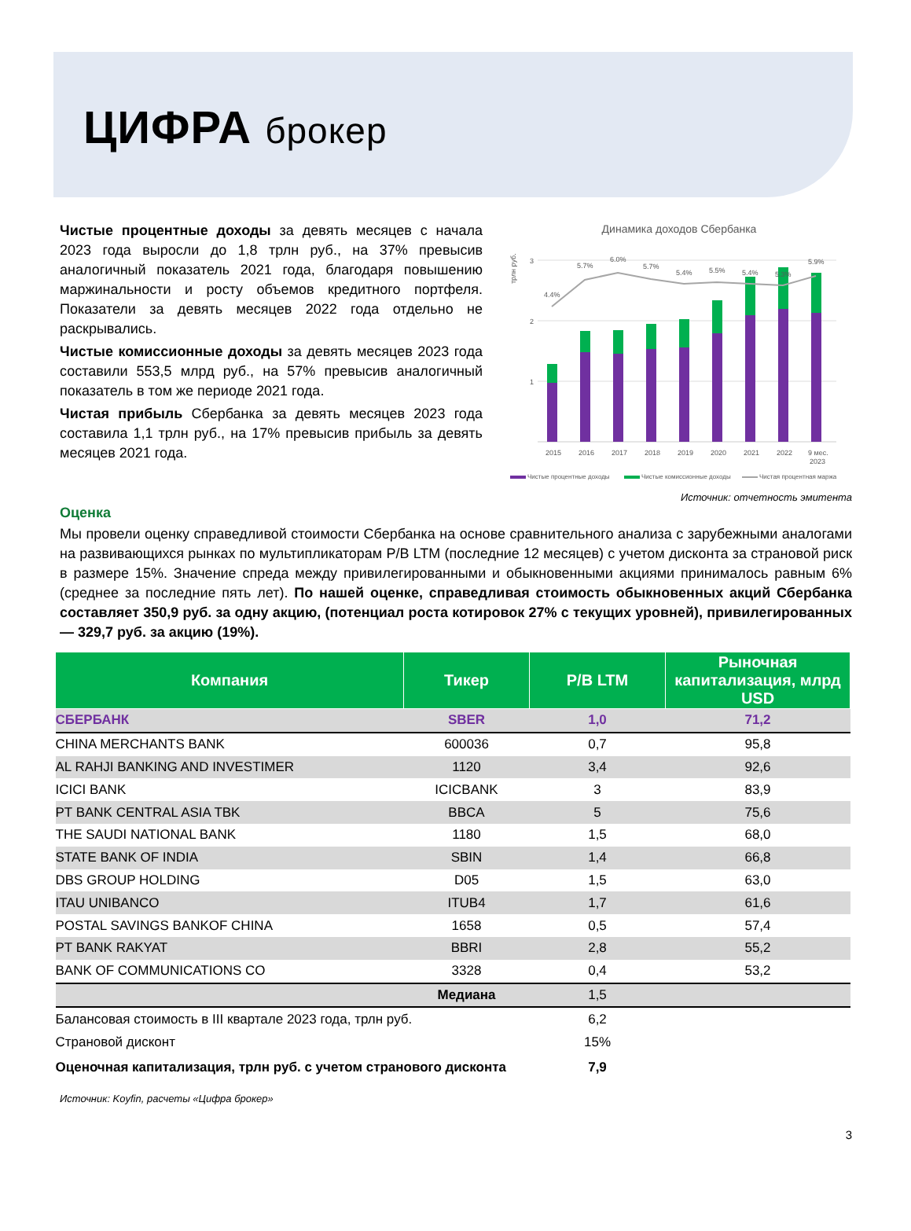ЦИФРА брокер
Чистые процентные доходы за девять месяцев с начала 2023 года выросли до 1,8 трлн руб., на 37% превысив аналогичный показатель 2021 года, благодаря повышению маржинальности и росту объемов кредитного портфеля. Показатели за девять месяцев 2022 года отдельно не раскрывались.
Чистые комиссионные доходы за девять месяцев 2023 года составили 553,5 млрд руб., на 57% превысив аналогичный показатель в том же периоде 2021 года.
Чистая прибыль Сбербанка за девять месяцев 2023 года составила 1,1 трлн руб., на 17% превысив прибыль за девять месяцев 2021 года.
Динамика доходов Сбербанка
трлн руб.
3
2
1
4.4%
5.7%
6.0%
5.7%
5.4%
5.5%
5.4%
5.3%
5.9%
2015
2016
2017
2018
2019
2020
2021
2022
9 мес.
2023
Чистые процентные доходы
Чистые комиссионные доходы
Чистая процентная маржа
Источник: отчетность эмитента
Оценка
Мы провели оценку справедливой стоимости Сбербанка на основе сравнительного анализа с зарубежными аналогами на развивающихся рынках по мультипликаторам P/B LTM (последние 12 месяцев) с учетом дисконта за страновой риск в размере 15%. Значение спреда между привилегированными и обыкновенными акциями принималось равным 6% (среднее за последние пять лет). По нашей оценке, справедливая стоимость обыкновенных акций Сбербанка составляет 350,9 руб. за одну акцию, (потенциал роста котировок 27% с текущих уровней), привилегированных — 329,7 руб. за акцию (19%).
| Компания | Тикер | P/B LTM | Рыночная капитализация, млрд USD |
| --- | --- | --- | --- |
| СБЕРБАНК | SBER | 1,0 | 71,2 |
| CHINA MERCHANTS BANK | 600036 | 0,7 | 95,8 |
| AL RAHJI BANKING AND INVESTIMER | 1120 | 3,4 | 92,6 |
| ICICI BANK | ICICBANK | 3 | 83,9 |
| PT BANK CENTRAL ASIA TBK | BBCA | 5 | 75,6 |
| THE SAUDI NATIONAL BANK | 1180 | 1,5 | 68,0 |
| STATE BANK OF INDIA | SBIN | 1,4 | 66,8 |
| DBS GROUP HOLDING | D05 | 1,5 | 63,0 |
| ITAU UNIBANCO | ITUB4 | 1,7 | 61,6 |
| POSTAL SAVINGS BANKOF CHINA | 1658 | 0,5 | 57,4 |
| PT BANK RAKYAT | BBRI | 2,8 | 55,2 |
| BANK OF COMMUNICATIONS CO | 3328 | 0,4 | 53,2 |
| | Медиана | 1,5 | |
| Балансовая стоимость в III квартале 2023 года, трлн руб. | | 6,2 | |
| Страновой дисконт | | 15% | |
| Оценочная капитализация, трлн руб. с учетом странового дисконта | | 7,9 | |
Источник: Koyfin, расчеты «Цифра брокер»
3